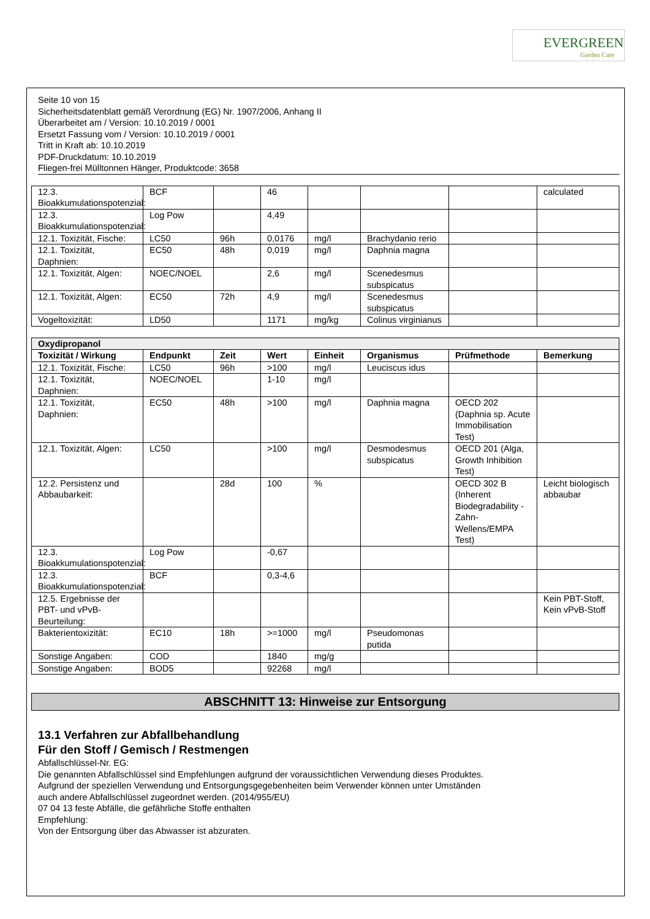EVERGREEN
Garden Care
Seite 10 von 15
Sicherheitsdatenblatt gemäß Verordnung (EG) Nr. 1907/2006, Anhang II
Überarbeitet am / Version: 10.10.2019 / 0001
Ersetzt Fassung vom / Version: 10.10.2019 / 0001
Tritt in Kraft ab: 10.10.2019
PDF-Druckdatum: 10.10.2019
Fliegen-frei Mülltonnen Hänger, Produktcode: 3658
| 12.3. Bioakkumulationspotenzial: | BCF | | 46 | | | | calculated |
| 12.3. Bioakkumulationspotenzial: | Log Pow | | 4,49 | | | | |
| 12.1. Toxizität, Fische: | LC50 | 96h | 0,0176 | mg/l | Brachydanio rerio | | |
| 12.1. Toxizität, Daphnien: | EC50 | 48h | 0,019 | mg/l | Daphnia magna | | |
| 12.1. Toxizität, Algen: | NOEC/NOEL | | 2,6 | mg/l | Scenedesmus subspicatus | | |
| 12.1. Toxizität, Algen: | EC50 | 72h | 4,9 | mg/l | Scenedesmus subspicatus | | |
| Vogeltoxizität: | LD50 | | 1171 | mg/kg | Colinus virginianus | | |
| Oxydipropanol | | | | | | | |
| --- | --- | --- | --- | --- | --- | --- | --- |
| Toxizität / Wirkung | Endpunkt | Zeit | Wert | Einheit | Organismus | Prüfmethode | Bemerkung |
| 12.1. Toxizität, Fische: | LC50 | 96h | >100 | mg/l | Leuciscus idus | | |
| 12.1. Toxizität, Daphnien: | NOEC/NOEL | | 1-10 | mg/l | | | |
| 12.1. Toxizität, Daphnien: | EC50 | 48h | >100 | mg/l | Daphnia magna | OECD 202 (Daphnia sp. Acute Immobilisation Test) | |
| 12.1. Toxizität, Algen: | LC50 | | >100 | mg/l | Desmodesmus subspicatus | OECD 201 (Alga, Growth Inhibition Test) | |
| 12.2. Persistenz und Abbaubarkeit: | | 28d | 100 | % | | OECD 302 B (Inherent Biodegradability - Zahn-Wellens/EMPA Test) | Leicht biologisch abbaubar |
| 12.3. Bioakkumulationspotenzial: | Log Pow | | -0,67 | | | | |
| 12.3. Bioakkumulationspotenzial: | BCF | | 0,3-4,6 | | | | |
| 12.5. Ergebnisse der PBT- und vPvB-Beurteilung: | | | | | | | Kein PBT-Stoff, Kein vPvB-Stoff |
| Bakterientoxizität: | EC10 | 18h | >=1000 | mg/l | Pseudomonas putida | | |
| Sonstige Angaben: | COD | | 1840 | mg/g | | | |
| Sonstige Angaben: | BOD5 | | 92268 | mg/l | | | |
ABSCHNITT 13: Hinweise zur Entsorgung
13.1 Verfahren zur Abfallbehandlung
Für den Stoff / Gemisch / Restmengen
Abfallschlüssel-Nr. EG:
Die genannten Abfallschlüssel sind Empfehlungen aufgrund der voraussichtlichen Verwendung dieses Produktes.
Aufgrund der speziellen Verwendung und Entsorgungsgegebenheiten beim Verwender können unter Umständen
auch andere Abfallschlüssel zugeordnet werden. (2014/955/EU)
07 04 13 feste Abfälle, die gefährliche Stoffe enthalten
Empfehlung:
Von der Entsorgung über das Abwasser ist abzuraten.